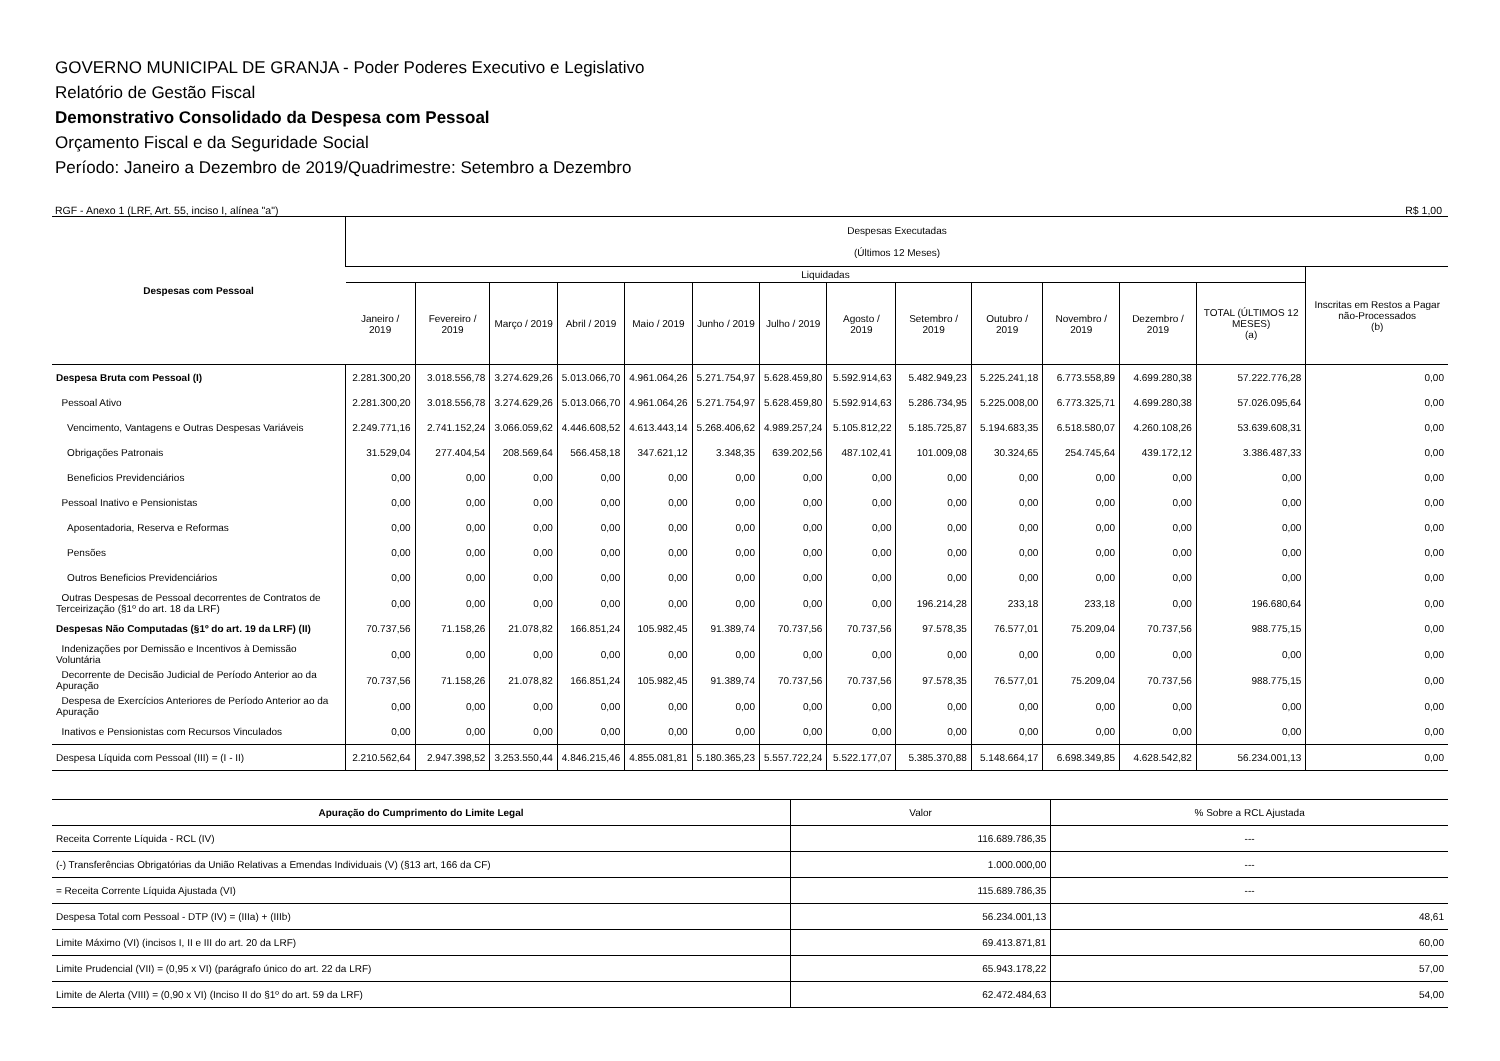GOVERNO MUNICIPAL DE GRANJA - Poder Poderes Executivo e Legislativo
Relatório de Gestão Fiscal
Demonstrativo Consolidado da Despesa com Pessoal
Orçamento Fiscal e da Seguridade Social
Período: Janeiro a Dezembro de 2019/Quadrimestre: Setembro a Dezembro
RGF - Anexo 1 (LRF, Art. 55, inciso I, alínea "a") R$ 1,00
| Despesas com Pessoal | Despesas Executadas (Últimos 12 Meses) | | | | | | | | | | | | | |
| --- | --- | --- | --- | --- | --- | --- | --- | --- | --- | --- | --- | --- | --- | --- |
| | Liquidadas | | | | | | | | | | | | | Inscritas em Restos a Pagar não-Processados (b) |
| | Janeiro / 2019 | Fevereiro / 2019 | Março / 2019 | Abril / 2019 | Maio / 2019 | Junho / 2019 | Julho / 2019 | Agosto / 2019 | Setembro / 2019 | Outubro / 2019 | Novembro / 2019 | Dezembro / 2019 | TOTAL (ÚLTIMOS 12 MESES) (a) | |
| Despesa Bruta com Pessoal (I) | 2.281.300,20 | 3.018.556,78 | 3.274.629,26 | 5.013.066,70 | 4.961.064,26 | 5.271.754,97 | 5.628.459,80 | 5.592.914,63 | 5.482.949,23 | 5.225.241,18 | 6.773.558,89 | 4.699.280,38 | 57.222.776,28 | 0,00 |
| Pessoal Ativo | 2.281.300,20 | 3.018.556,78 | 3.274.629,26 | 5.013.066,70 | 4.961.064,26 | 5.271.754,97 | 5.628.459,80 | 5.592.914,63 | 5.286.734,95 | 5.225.008,00 | 6.773.325,71 | 4.699.280,38 | 57.026.095,64 | 0,00 |
| Vencimento, Vantagens e Outras Despesas Variáveis | 2.249.771,16 | 2.741.152,24 | 3.066.059,62 | 4.446.608,52 | 4.613.443,14 | 5.268.406,62 | 4.989.257,24 | 5.105.812,22 | 5.185.725,87 | 5.194.683,35 | 6.518.580,07 | 4.260.108,26 | 53.639.608,31 | 0,00 |
| Obrigações Patronais | 31.529,04 | 277.404,54 | 208.569,64 | 566.458,18 | 347.621,12 | 3.348,35 | 639.202,56 | 487.102,41 | 101.009,08 | 30.324,65 | 254.745,64 | 439.172,12 | 3.386.487,33 | 0,00 |
| Beneficios Previdenciários | 0,00 | 0,00 | 0,00 | 0,00 | 0,00 | 0,00 | 0,00 | 0,00 | 0,00 | 0,00 | 0,00 | 0,00 | 0,00 | 0,00 |
| Pessoal Inativo e Pensionistas | 0,00 | 0,00 | 0,00 | 0,00 | 0,00 | 0,00 | 0,00 | 0,00 | 0,00 | 0,00 | 0,00 | 0,00 | 0,00 | 0,00 |
| Aposentadoria, Reserva e Reformas | 0,00 | 0,00 | 0,00 | 0,00 | 0,00 | 0,00 | 0,00 | 0,00 | 0,00 | 0,00 | 0,00 | 0,00 | 0,00 | 0,00 |
| Pensões | 0,00 | 0,00 | 0,00 | 0,00 | 0,00 | 0,00 | 0,00 | 0,00 | 0,00 | 0,00 | 0,00 | 0,00 | 0,00 | 0,00 |
| Outros Beneficios Previdenciários | 0,00 | 0,00 | 0,00 | 0,00 | 0,00 | 0,00 | 0,00 | 0,00 | 0,00 | 0,00 | 0,00 | 0,00 | 0,00 | 0,00 |
| Outras Despesas de Pessoal decorrentes de Contratos de Terceirização (§1º do art. 18 da LRF) | 0,00 | 0,00 | 0,00 | 0,00 | 0,00 | 0,00 | 0,00 | 0,00 | 196.214,28 | 233,18 | 233,18 | 0,00 | 196.680,64 | 0,00 |
| Despesas Não Computadas (§1º do art. 19 da LRF) (II) | 70.737,56 | 71.158,26 | 21.078,82 | 166.851,24 | 105.982,45 | 91.389,74 | 70.737,56 | 70.737,56 | 97.578,35 | 76.577,01 | 75.209,04 | 70.737,56 | 988.775,15 | 0,00 |
| Indenizações por Demissão e Incentivos à Demissão Voluntária | 0,00 | 0,00 | 0,00 | 0,00 | 0,00 | 0,00 | 0,00 | 0,00 | 0,00 | 0,00 | 0,00 | 0,00 | 0,00 | 0,00 |
| Decorrente de Decisão Judicial de Período Anterior ao da Apuração | 70.737,56 | 71.158,26 | 21.078,82 | 166.851,24 | 105.982,45 | 91.389,74 | 70.737,56 | 70.737,56 | 97.578,35 | 76.577,01 | 75.209,04 | 70.737,56 | 988.775,15 | 0,00 |
| Despesa de Exercícios Anteriores de Período Anterior ao da Apuração | 0,00 | 0,00 | 0,00 | 0,00 | 0,00 | 0,00 | 0,00 | 0,00 | 0,00 | 0,00 | 0,00 | 0,00 | 0,00 | 0,00 |
| Inativos e Pensionistas com Recursos Vinculados | 0,00 | 0,00 | 0,00 | 0,00 | 0,00 | 0,00 | 0,00 | 0,00 | 0,00 | 0,00 | 0,00 | 0,00 | 0,00 | 0,00 |
| Despesa Líquida com Pessoal (III) = (I - II) | 2.210.562,64 | 2.947.398,52 | 3.253.550,44 | 4.846.215,46 | 4.855.081,81 | 5.180.365,23 | 5.557.722,24 | 5.522.177,07 | 5.385.370,88 | 5.148.664,17 | 6.698.349,85 | 4.628.542,82 | 56.234.001,13 | 0,00 |
| Apuração do Cumprimento do Limite Legal | Valor | % Sobre a RCL Ajustada |
| --- | --- | --- |
| Receita Corrente Líquida - RCL (IV) | 116.689.786,35 | --- |
| (-) Transferências Obrigatórias da União Relativas a Emendas Individuais (V) (§13 art, 166 da CF) | 1.000.000,00 | --- |
| = Receita Corrente Líquida Ajustada (VI) | 115.689.786,35 | --- |
| Despesa Total com Pessoal - DTP (IV) = (IIIa) + (IIIb) | 56.234.001,13 | 48,61 |
| Limite Máximo (VI) (incisos I, II e III do art. 20 da LRF) | 69.413.871,81 | 60,00 |
| Limite Prudencial (VII) = (0,95 x VI) (parágrafo único do art. 22 da LRF) | 65.943.178,22 | 57,00 |
| Limite de Alerta (VIII) = (0,90 x VI) (Inciso II do §1º do art. 59 da LRF) | 62.472.484,63 | 54,00 |